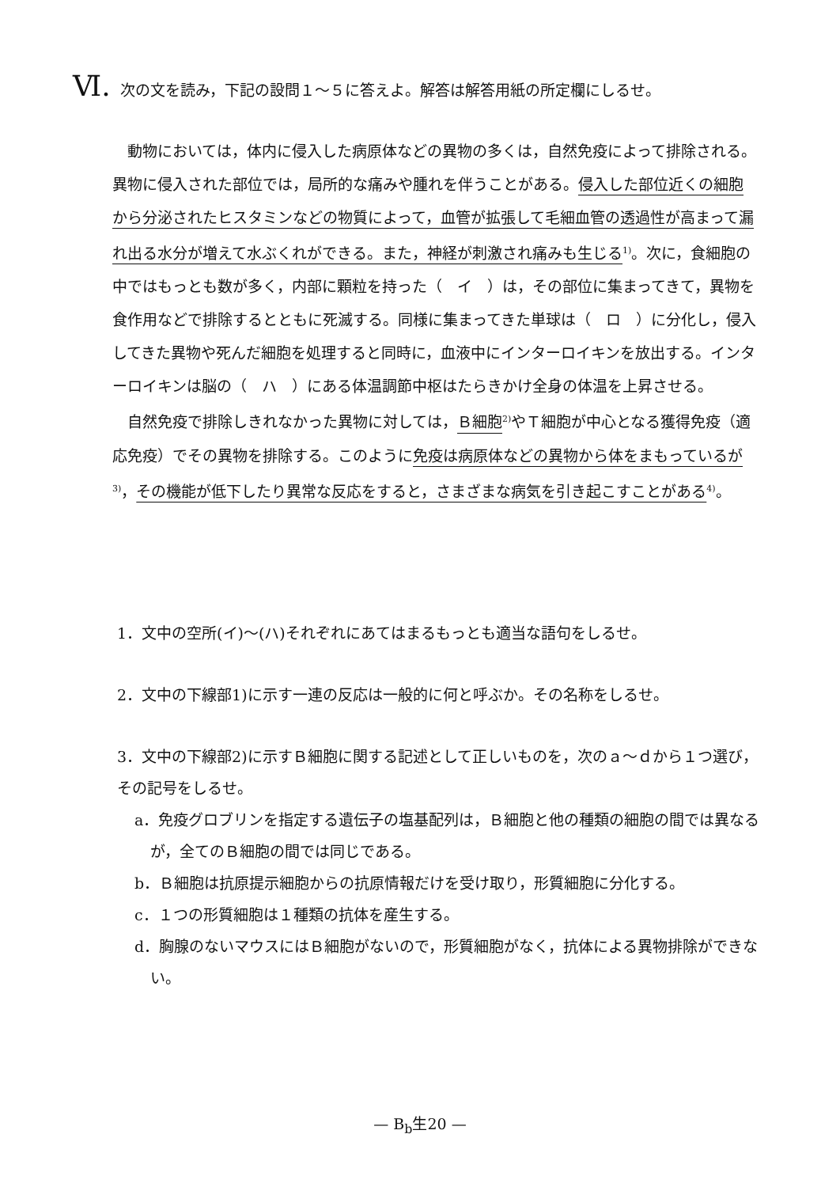Ⅵ. 次の文を読み，下記の設問１～５に答えよ。解答は解答用紙の所定欄にしるせ。
動物においては，体内に侵入した病原体などの異物の多くは，自然免疫によって排除される。異物に侵入された部位では，局所的な痛みや腫れを伴うことがある。侵入した部位近くの細胞から分泌されたヒスタミンなどの物質によって，血管が拡張して毛細血管の透過性が高まって漏れ出る水分が増えて水ぶくれができる。また，神経が刺激され痛みも生じる<sup>1)</sup>。次に，食細胞の中ではもっとも数が多く，内部に顆粒を持った（　イ　）は，その部位に集まってきて，異物を食作用などで排除するとともに死滅する。同様に集まってきた単球は（　ロ　）に分化し，侵入してきた異物や死んだ細胞を処理すると同時に，血液中にインターロイキンを放出する。インターロイキンは脳の（　ハ　）にある体温調節中枢はたらきかけ全身の体温を上昇させる。
自然免疫で排除しきれなかった異物に対しては，Ｂ細胞<sup>2)</sup>やＴ細胞が中心となる獲得免疫（適応免疫）でその異物を排除する。このように免疫は病原体などの異物から体をまもっているが<sup>3)</sup>，その機能が低下したり異常な反応をすると，さまざまな病気を引き起こすことがある<sup>4)</sup>。
1．文中の空所(イ)～(ハ)それぞれにあてはまるもっとも適当な語句をしるせ。
2．文中の下線部1)に示す一連の反応は一般的に何と呼ぶか。その名称をしるせ。
3．文中の下線部2)に示すＢ細胞に関する記述として正しいものを，次のａ～ｄから１つ選び，その記号をしるせ。
a．免疫グロブリンを指定する遺伝子の塩基配列は，Ｂ細胞と他の種類の細胞の間では異なるが，全てのＢ細胞の間では同じである。
b．Ｂ細胞は抗原提示細胞からの抗原情報だけを受け取り，形質細胞に分化する。
c．１つの形質細胞は１種類の抗体を産生する。
d．胸腺のないマウスにはＢ細胞がないので，形質細胞がなく，抗体による異物排除ができない。
— B<sub>b</sub>生20 —